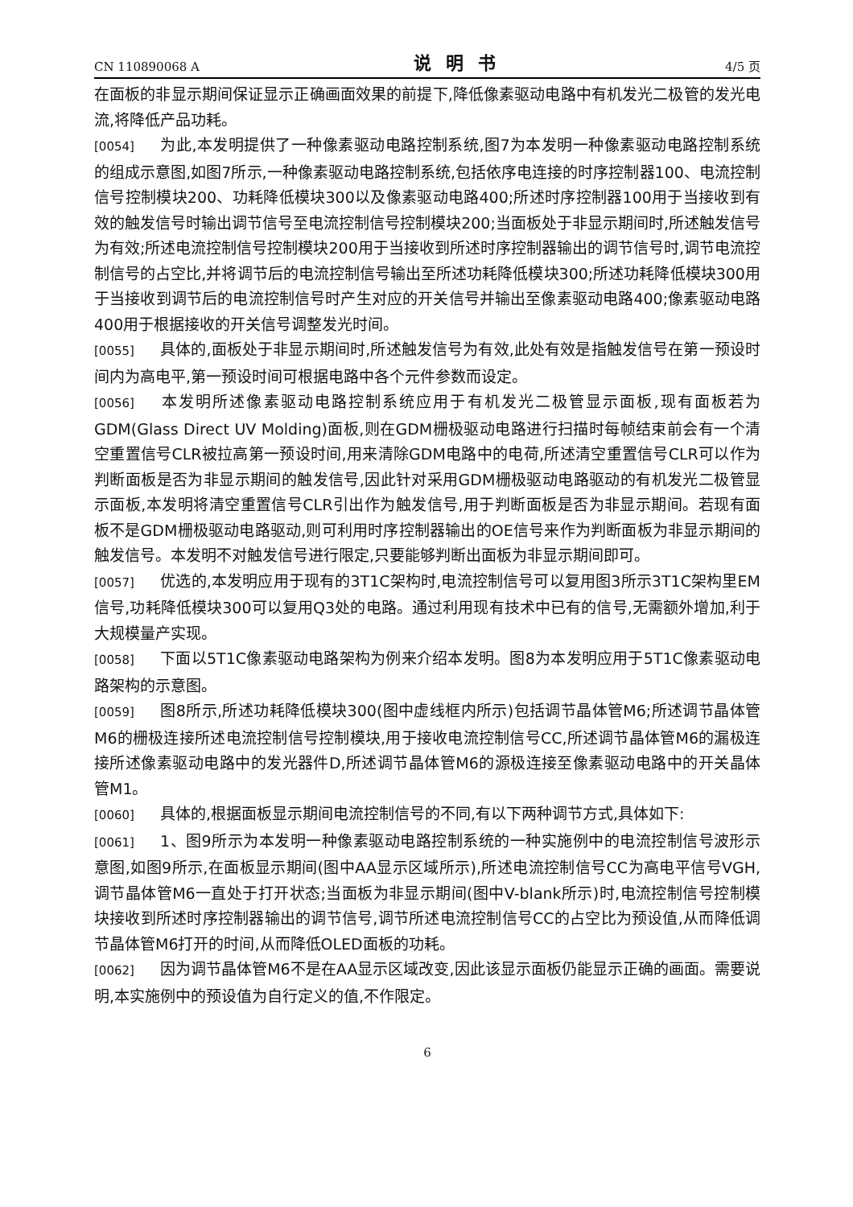CN 110890068 A 说明书 4/5 页
在面板的非显示期间保证显示正确画面效果的前提下,降低像素驱动电路中有机发光二极管的发光电流,将降低产品功耗。
[0054] 为此,本发明提供了一种像素驱动电路控制系统,图7为本发明一种像素驱动电路控制系统的组成示意图,如图7所示,一种像素驱动电路控制系统,包括依序电连接的时序控制器100、电流控制信号控制模块200、功耗降低模块300以及像素驱动电路400;所述时序控制器100用于当接收到有效的触发信号时输出调节信号至电流控制信号控制模块200;当面板处于非显示期间时,所述触发信号为有效;所述电流控制信号控制模块200用于当接收到所述时序控制器输出的调节信号时,调节电流控制信号的占空比,并将调节后的电流控制信号输出至所述功耗降低模块300;所述功耗降低模块300用于当接收到调节后的电流控制信号时产生对应的开关信号并输出至像素驱动电路400;像素驱动电路400用于根据接收的开关信号调整发光时间。
[0055] 具体的,面板处于非显示期间时,所述触发信号为有效,此处有效是指触发信号在第一预设时间内为高电平,第一预设时间可根据电路中各个元件参数而设定。
[0056] 本发明所述像素驱动电路控制系统应用于有机发光二极管显示面板,现有面板若为GDM(Glass Direct UV Molding)面板,则在GDM栅极驱动电路进行扫描时每帧结束前会有一个清空重置信号CLR被拉高第一预设时间,用来清除GDM电路中的电荷,所述清空重置信号CLR可以作为判断面板是否为非显示期间的触发信号,因此针对采用GDM栅极驱动电路驱动的有机发光二极管显示面板,本发明将清空重置信号CLR引出作为触发信号,用于判断面板是否为非显示期间。若现有面板不是GDM栅极驱动电路驱动,则可利用时序控制器输出的OE信号来作为判断面板为非显示期间的触发信号。本发明不对触发信号进行限定,只要能够判断出面板为非显示期间即可。
[0057] 优选的,本发明应用于现有的3T1C架构时,电流控制信号可以复用图3所示3T1C架构里EM信号,功耗降低模块300可以复用Q3处的电路。通过利用现有技术中已有的信号,无需额外增加,利于大规模量产实现。
[0058] 下面以5T1C像素驱动电路架构为例来介绍本发明。图8为本发明应用于5T1C像素驱动电路架构的示意图。
[0059] 图8所示,所述功耗降低模块300(图中虚线框内所示)包括调节晶体管M6;所述调节晶体管M6的栅极连接所述电流控制信号控制模块,用于接收电流控制信号CC,所述调节晶体管M6的漏极连接所述像素驱动电路中的发光器件D,所述调节晶体管M6的源极连接至像素驱动电路中的开关晶体管M1。
[0060] 具体的,根据面板显示期间电流控制信号的不同,有以下两种调节方式,具体如下:
[0061] 1、图9所示为本发明一种像素驱动电路控制系统的一种实施例中的电流控制信号波形示意图,如图9所示,在面板显示期间(图中AA显示区域所示),所述电流控制信号CC为高电平信号VGH,调节晶体管M6一直处于打开状态;当面板为非显示期间(图中V-blank所示)时,电流控制信号控制模块接收到所述时序控制器输出的调节信号,调节所述电流控制信号CC的占空比为预设值,从而降低调节晶体管M6打开的时间,从而降低OLED面板的功耗。
[0062] 因为调节晶体管M6不是在AA显示区域改变,因此该显示面板仍能显示正确的画面。需要说明,本实施例中的预设值为自行定义的值,不作限定。
6